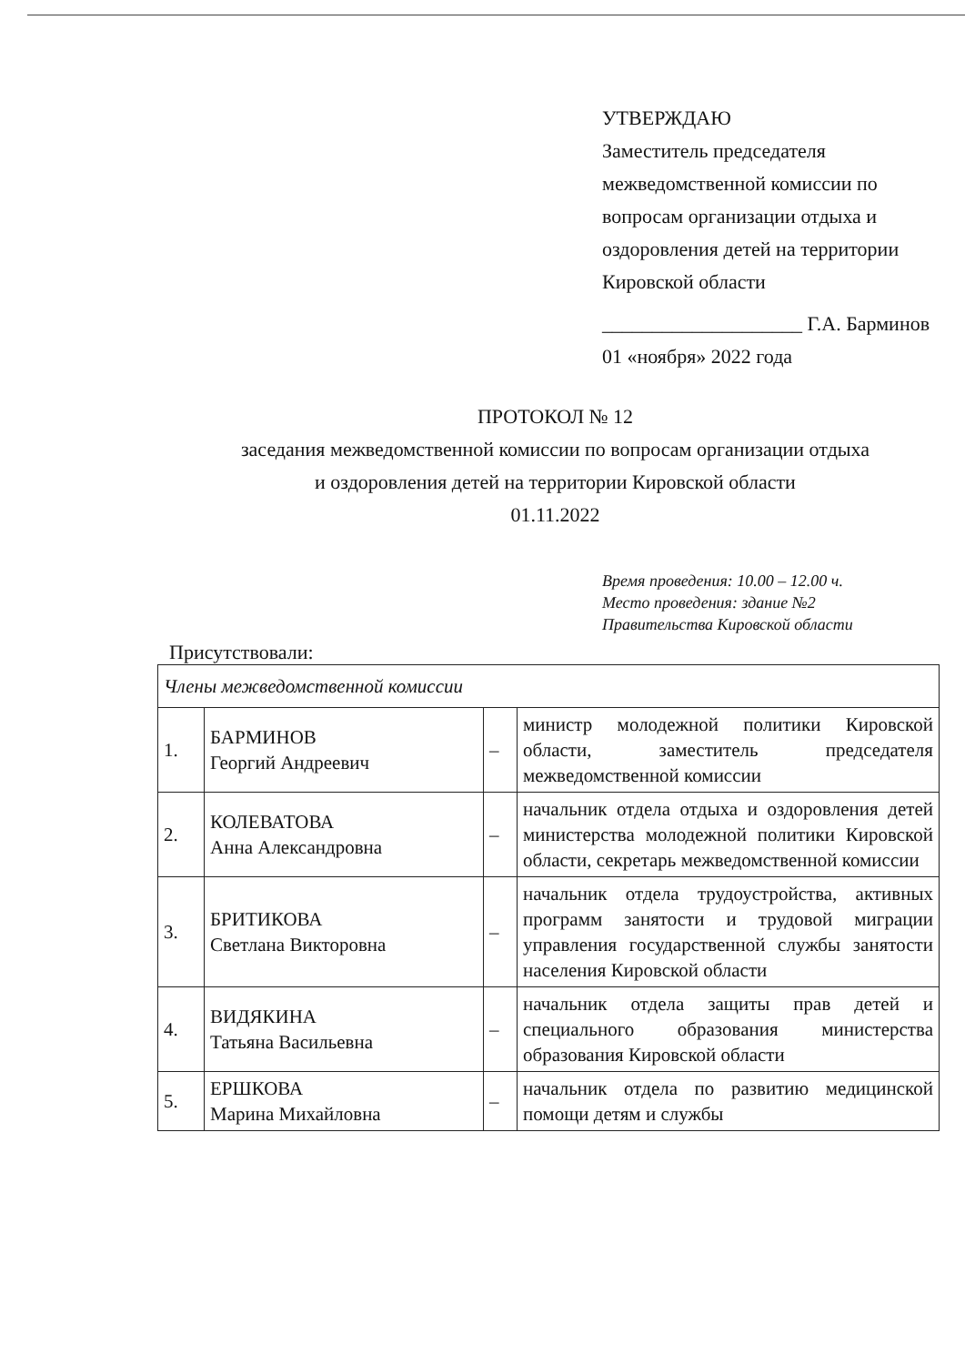УТВЕРЖДАЮ
Заместитель председателя межведомственной комиссии по вопросам организации отдыха и оздоровления детей на территории Кировской области
____________________ Г.А. Барминов
01 «ноября» 2022 года
ПРОТОКОЛ № 12
заседания межведомственной комиссии по вопросам организации отдыха
и оздоровления детей на территории Кировской области
01.11.2022
Время проведения: 10.00 – 12.00 ч.
Место проведения: здание №2
Правительства Кировской области
Присутствовали:
| Члены межведомственной комиссии | | | |
| 1. | БАРМИНОВ Георгий Андреевич | – | министр молодежной политики Кировской области, заместитель председателя межведомственной комиссии |
| 2. | КОЛЕВАТОВА Анна Александровна | – | начальник отдела отдыха и оздоровления детей министерства молодежной политики Кировской области, секретарь межведомственной комиссии |
| 3. | БРИТИКОВА Светлана Викторовна | – | начальник отдела трудоустройства, активных программ занятости и трудовой миграции управления государственной службы занятости населения Кировской области |
| 4. | ВИДЯКИНА Татьяна Васильевна | – | начальник отдела защиты прав детей и специального образования министерства образования Кировской области |
| 5. | ЕРШКОВА Марина Михайловна | – | начальник отдела по развитию медицинской помощи детям и службы |